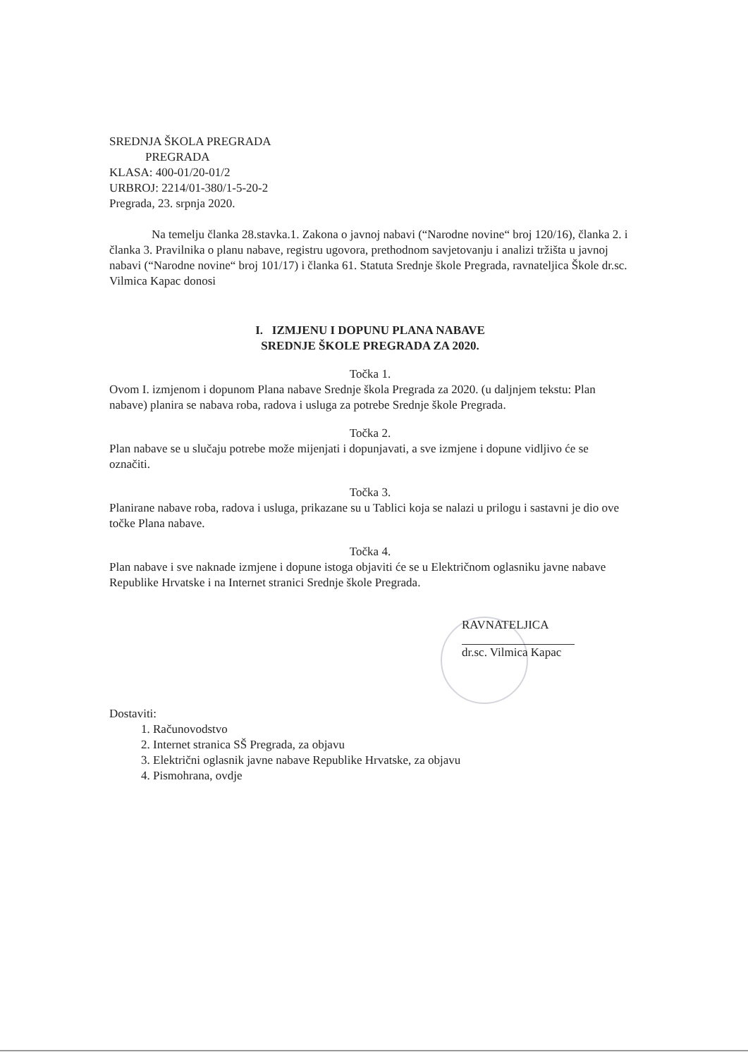SREDNJA ŠKOLA PREGRADA
PREGRADA
KLASA: 400-01/20-01/2
URBROJ: 2214/01-380/1-5-20-2
Pregrada, 23. srpnja 2020.
Na temelju članka 28.stavka.1. Zakona o javnoj nabavi (“Narodne novine“ broj 120/16), članka 2. i članka 3. Pravilnika o planu nabave, registru ugovora, prethodnom savjetovanju i analizi tržišta u javnoj nabavi (“Narodne novine“ broj 101/17) i članka 61. Statuta Srednje škole Pregrada, ravnateljica Škole dr.sc. Vilmica Kapac donosi
I. IZMJENU I DOPUNU PLANA NABAVE
SREDNJE ŠKOLE PREGRADA ZA 2020.
Točka 1.
Ovom I. izmjenom i dopunom Plana nabave Srednje škola Pregrada za 2020. (u daljnjem tekstu: Plan nabave) planira se nabava roba, radova i usluga za potrebe Srednje škole Pregrada.
Točka 2.
Plan nabave se u slučaju potrebe može mijenjati i dopunjavati, a sve izmjene i dopune vidljivo će se označiti.
Točka 3.
Planirane nabave roba, radova i usluga, prikazane su u Tablici koja se nalazi u prilogu i sastavni je dio ove točke Plana nabave.
Točka 4.
Plan nabave i sve naknade izmjene i dopune istoga objaviti će se u Električnom oglasniku javne nabave Republike Hrvatske i na Internet stranici Srednje škole Pregrada.
RAVNATELJICA
dr.sc. Vilmica Kapac
Dostaviti:
1. Računovodstvo
2. Internet stranica SŠ Pregrada, za objavu
3. Električni oglasnik javne nabave Republike Hrvatske, za objavu
4. Pismohrana, ovdje